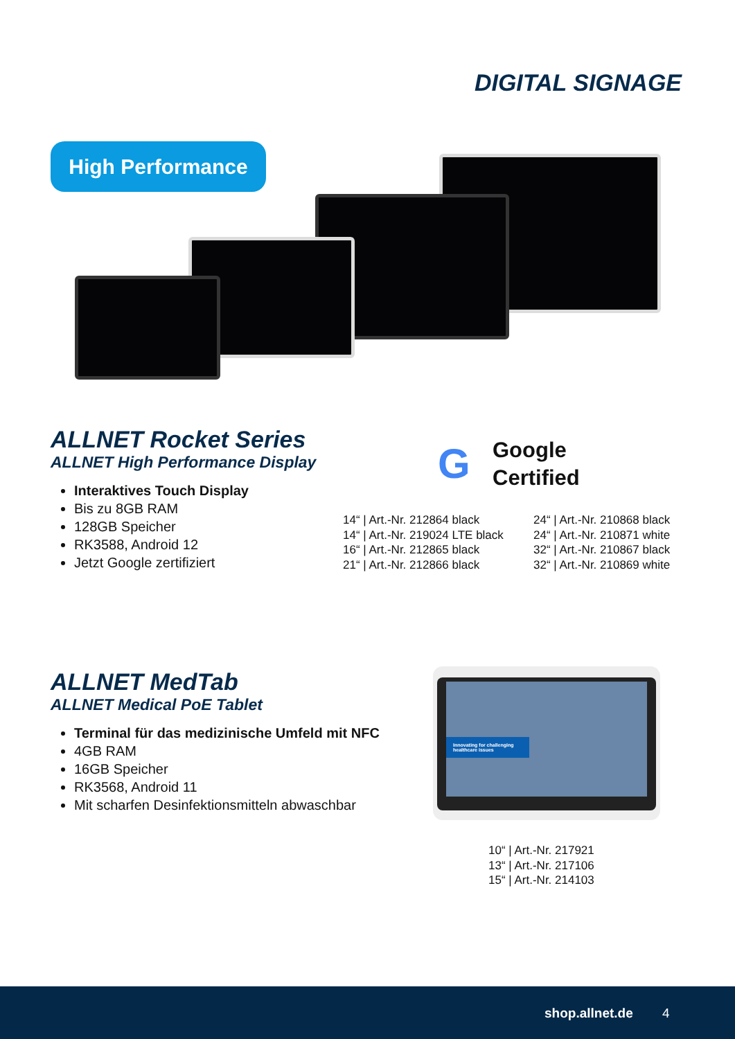DIGITAL SIGNAGE
High Performance
ALLNET Rocket Series
ALLNET High Performance Display
Interaktives Touch Display
Bis zu 8GB RAM
128GB Speicher
RK3588, Android 12
Jetzt Google zertifiziert
G
Google
Certified
14“ | Art.-Nr. 212864 black
14“ | Art.-Nr. 219024 LTE black
16“ | Art.-Nr. 212865 black
21“ | Art.-Nr. 212866 black
24“ | Art.-Nr. 210868 black
24“ | Art.-Nr. 210871 white
32“ | Art.-Nr. 210867 black
32“ | Art.-Nr. 210869 white
ALLNET MedTab
ALLNET Medical PoE Tablet
Terminal für das medizinische Umfeld mit NFC
4GB RAM
16GB Speicher
RK3568, Android 11
Mit scharfen Desinfektionsmitteln abwaschbar
Innovating for challenging healthcare issues
10“ | Art.-Nr. 217921
13“ | Art.-Nr. 217106
15“ | Art.-Nr. 214103
shop.allnet.de 4